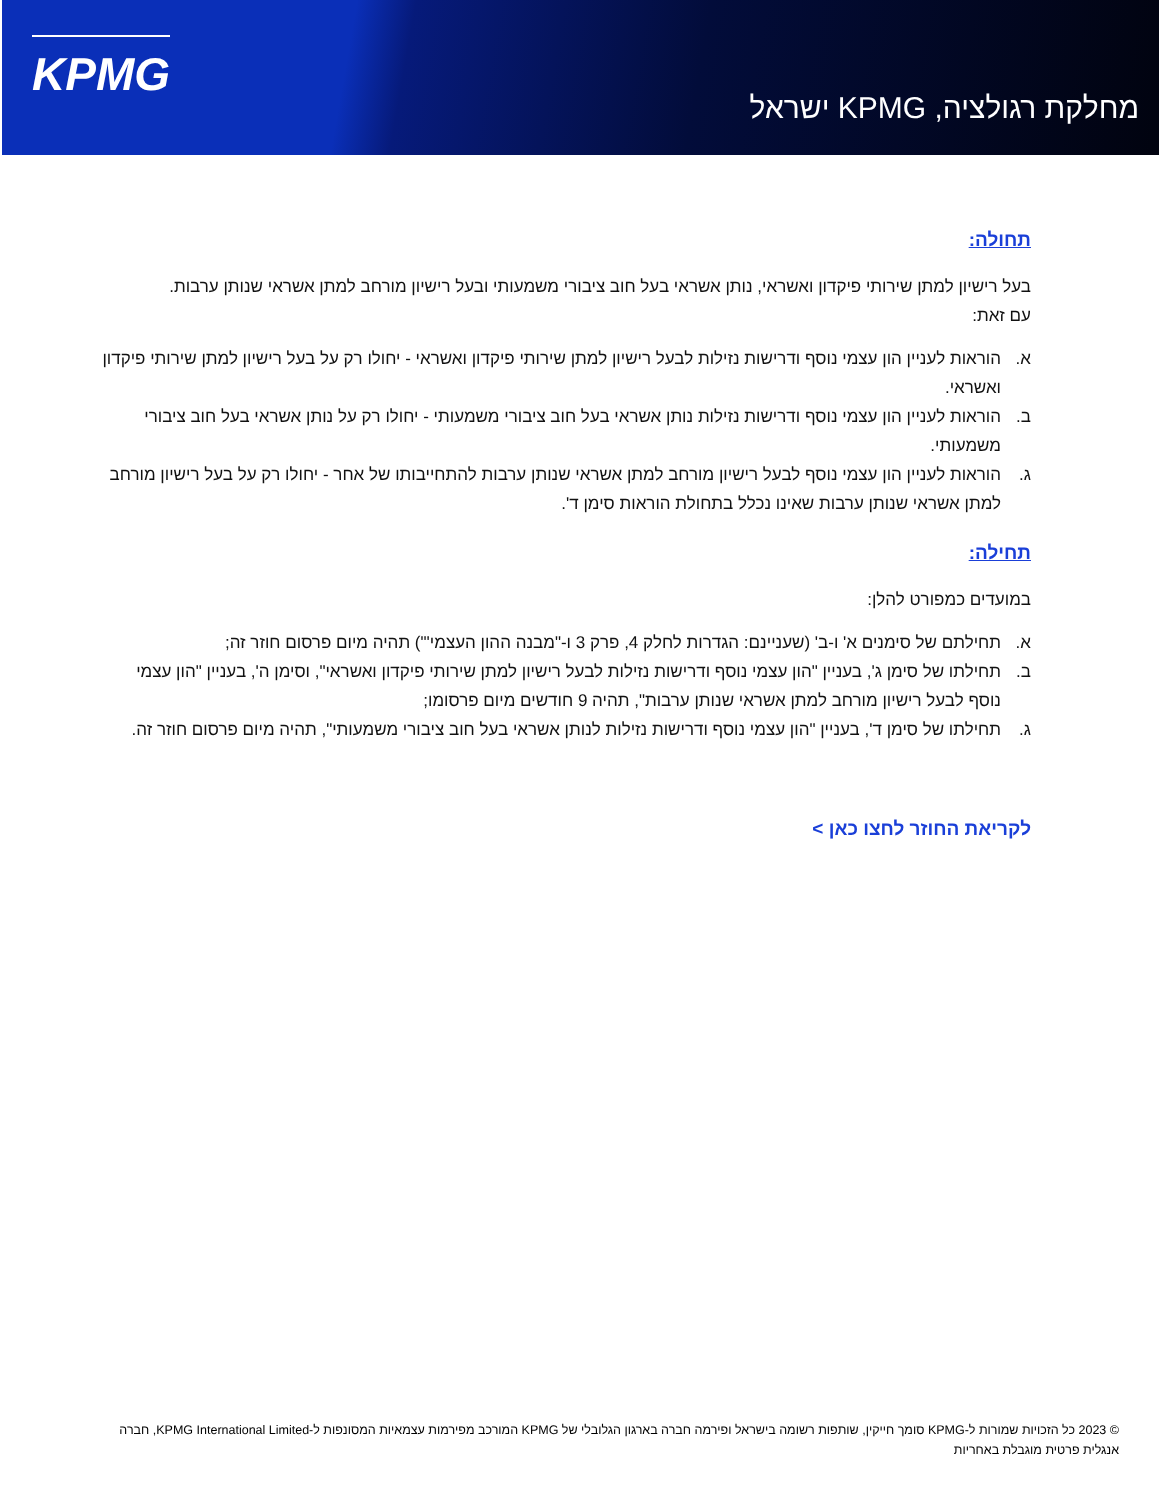KPMG
מחלקת רגולציה, KPMG ישראל
תחולה:
בעל רישיון למתן שירותי פיקדון ואשראי, נותן אשראי בעל חוב ציבורי משמעותי ובעל רישיון מורחב למתן אשראי שנותן ערבות.
עם זאת:
א. הוראות לעניין הון עצמי נוסף ודרישות נזילות לבעל רישיון למתן שירותי פיקדון ואשראי - יחולו רק על בעל רישיון למתן שירותי פיקדון ואשראי.
ב. הוראות לעניין הון עצמי נוסף ודרישות נזילות נותן אשראי בעל חוב ציבורי משמעותי - יחולו רק על נותן אשראי בעל חוב ציבורי משמעותי.
ג. הוראות לעניין הון עצמי נוסף לבעל רישיון מורחב למתן אשראי שנותן ערבות להתחייבותו של אחר - יחולו רק על בעל רישיון מורחב למתן אשראי שנותן ערבות שאינו נכלל בתחולת הוראות סימן ד'.
תחילה:
במועדים כמפורט להלן:
א. תחילתם של סימנים א' ו-ב' (שעניינם: הגדרות לחלק 4, פרק 3 ו-"מבנה ההון העצמי'") תהיה מיום פרסום חוזר זה;
ב. תחילתו של סימן ג', בעניין "הון עצמי נוסף ודרישות נזילות לבעל רישיון למתן שירותי פיקדון ואשראי", וסימן ה', בעניין "הון עצמי נוסף לבעל רישיון מורחב למתן אשראי שנותן ערבות", תהיה 9 חודשים מיום פרסומו;
ג. תחילתו של סימן ד', בעניין "הון עצמי נוסף ודרישות נזילות לנותן אשראי בעל חוב ציבורי משמעותי", תהיה מיום פרסום חוזר זה.
לקריאת החוזר לחצו כאן >
© 2023 כל הזכויות שמורות ל-KPMG סומך חייקין, שותפות רשומה בישראל ופירמה חברה בארגון הגלובלי של KPMG המורכב מפירמות עצמאיות המסונפות ל-KPMG International Limited, חברה אנגלית פרטית מוגבלת באחריות